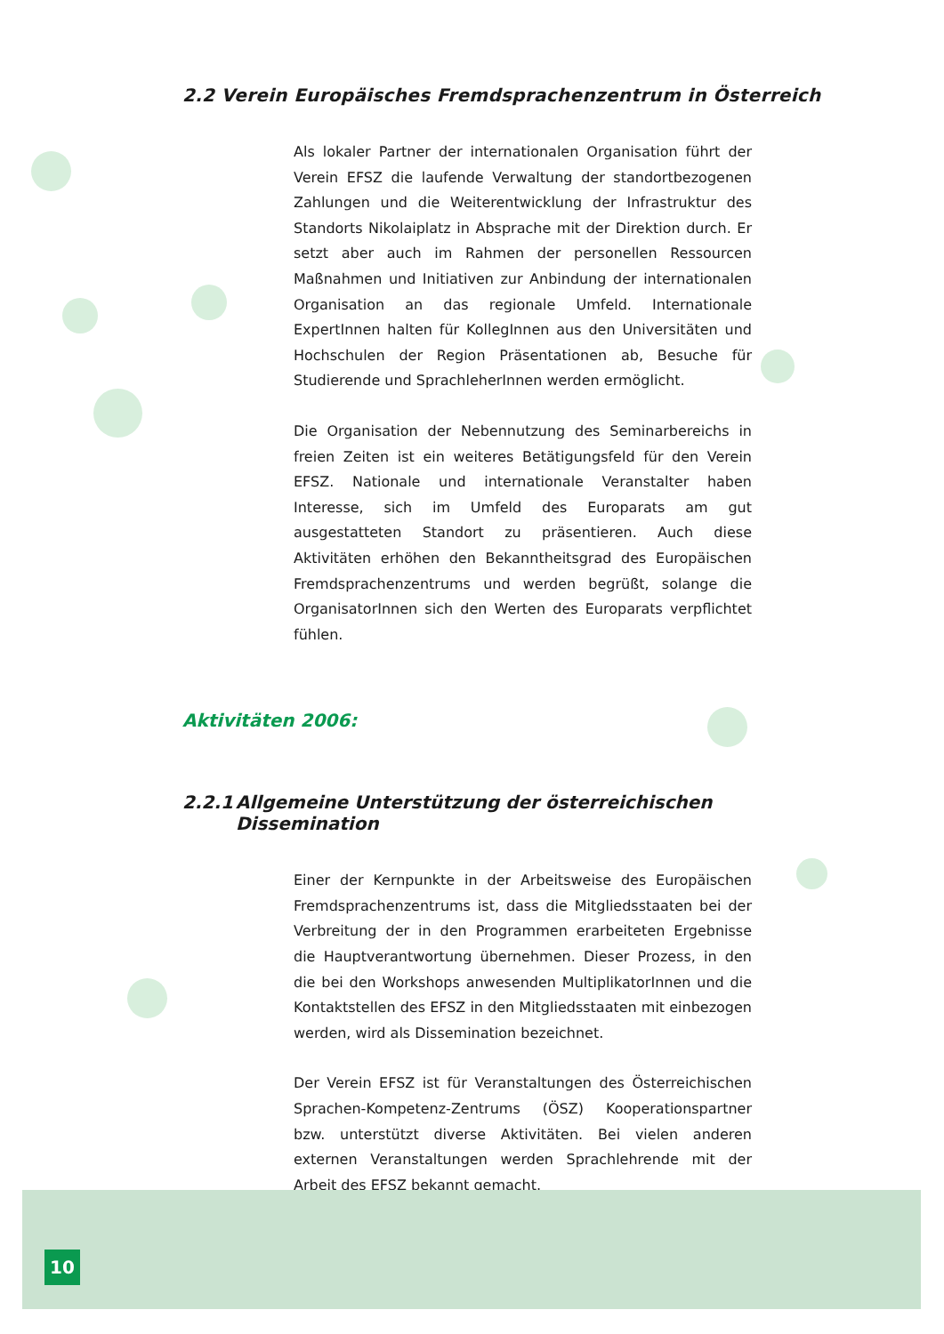2.2 Verein Europäisches Fremdsprachenzentrum in Österreich
Als lokaler Partner der internationalen Organisation führt der Verein EFSZ die laufende Verwaltung der standortbezogenen Zahlungen und die Weiterentwicklung der Infrastruktur des Standorts Nikolaiplatz in Absprache mit der Direktion durch. Er setzt aber auch im Rahmen der personellen Ressourcen Maßnahmen und Initiativen zur Anbindung der internationalen Organisation an das regionale Umfeld. Internationale ExpertInnen halten für KollegInnen aus den Universitäten und Hochschulen der Region Präsentationen ab, Besuche für Studierende und SprachleherInnen werden ermöglicht.
Die Organisation der Nebennutzung des Seminarbereichs in freien Zeiten ist ein weiteres Betätigungsfeld für den Verein EFSZ. Nationale und internationale Veranstalter haben Interesse, sich im Umfeld des Europarats am gut ausgestatteten Standort zu präsentieren. Auch diese Aktivitäten erhöhen den Bekanntheitsgrad des Europäischen Fremdsprachenzentrums und werden begrüßt, solange die OrganisatorInnen sich den Werten des Europarats verpflichtet fühlen.
Aktivitäten 2006:
2.2.1 Allgemeine Unterstützung der österreichischen
Dissemination
Einer der Kernpunkte in der Arbeitsweise des Europäischen Fremdsprachenzentrums ist, dass die Mitgliedsstaaten bei der Verbreitung der in den Programmen erarbeiteten Ergebnisse die Hauptverantwortung übernehmen. Dieser Prozess, in den die bei den Workshops anwesenden MultiplikatorInnen und die Kontaktstellen des EFSZ in den Mitgliedsstaaten mit einbezogen werden, wird als Dissemination bezeichnet.
Der Verein EFSZ ist für Veranstaltungen des Österreichischen Sprachen-Kompetenz-Zentrums (ÖSZ) Kooperationspartner bzw. unterstützt diverse Aktivitäten. Bei vielen anderen externen Veranstaltungen werden Sprachlehrende mit der Arbeit des EFSZ bekannt gemacht.
10